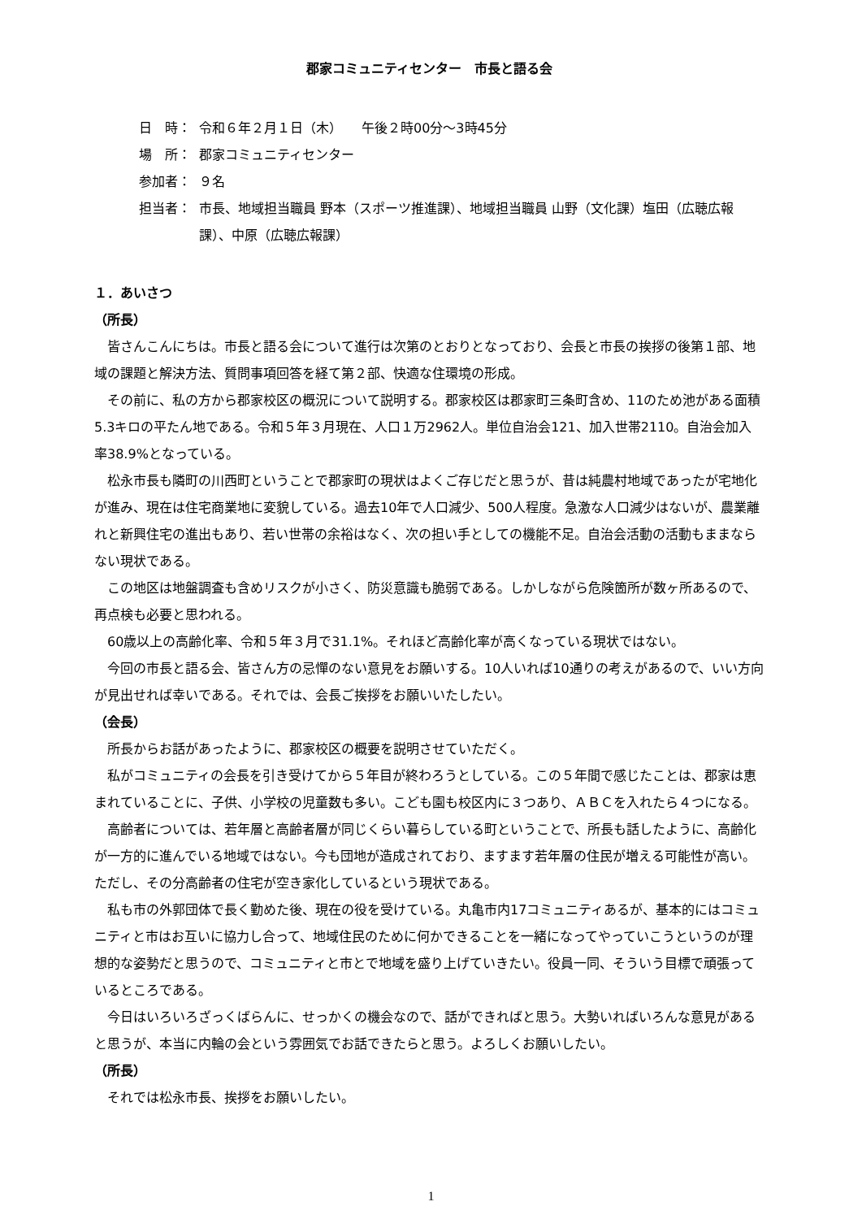郡家コミュニティセンター　市長と語る会
日　時： 令和６年２月１日（木）　　午後２時00分～3時45分
場　所： 郡家コミュニティセンター
参加者： ９名
担当者： 市長、地域担当職員 野本（スポーツ推進課）、地域担当職員 山野（文化課）塩田（広聴広報課）、中原（広聴広報課）
１．あいさつ
（所長）
皆さんこんにちは。市長と語る会について進行は次第のとおりとなっており、会長と市長の挨拶の後第１部、地域の課題と解決方法、質問事項回答を経て第２部、快適な住環境の形成。
その前に、私の方から郡家校区の概況について説明する。郡家校区は郡家町三条町含め、11のため池がある面積5.3キロの平たん地である。令和５年３月現在、人口１万2962人。単位自治会121、加入世帯2110。自治会加入率38.9%となっている。
松永市長も隣町の川西町ということで郡家町の現状はよくご存じだと思うが、昔は純農村地域であったが宅地化が進み、現在は住宅商業地に変貌している。過去10年で人口減少、500人程度。急激な人口減少はないが、農業離れと新興住宅の進出もあり、若い世帯の余裕はなく、次の担い手としての機能不足。自治会活動の活動もままならない現状である。
この地区は地盤調査も含めリスクが小さく、防災意識も脆弱である。しかしながら危険箇所が数ヶ所あるので、再点検も必要と思われる。
60歳以上の高齢化率、令和５年３月で31.1%。それほど高齢化率が高くなっている現状ではない。
今回の市長と語る会、皆さん方の忌憚のない意見をお願いする。10人いれば10通りの考えがあるので、いい方向が見出せれば幸いである。それでは、会長ご挨拶をお願いいたしたい。
（会長）
所長からお話があったように、郡家校区の概要を説明させていただく。
私がコミュニティの会長を引き受けてから５年目が終わろうとしている。この５年間で感じたことは、郡家は恵まれていることに、子供、小学校の児童数も多い。こども園も校区内に３つあり、ＡＢＣを入れたら４つになる。
高齢者については、若年層と高齢者層が同じくらい暮らしている町ということで、所長も話したように、高齢化が一方的に進んでいる地域ではない。今も団地が造成されており、ますます若年層の住民が増える可能性が高い。ただし、その分高齢者の住宅が空き家化しているという現状である。
私も市の外郭団体で長く勤めた後、現在の役を受けている。丸亀市内17コミュニティあるが、基本的にはコミュニティと市はお互いに協力し合って、地域住民のために何かできることを一緒になってやっていこうというのが理想的な姿勢だと思うので、コミュニティと市とで地域を盛り上げていきたい。役員一同、そういう目標で頑張っているところである。
今日はいろいろざっくばらんに、せっかくの機会なので、話ができればと思う。大勢いればいろんな意見があると思うが、本当に内輪の会という雰囲気でお話できたらと思う。よろしくお願いしたい。
（所長）
それでは松永市長、挨拶をお願いしたい。
1